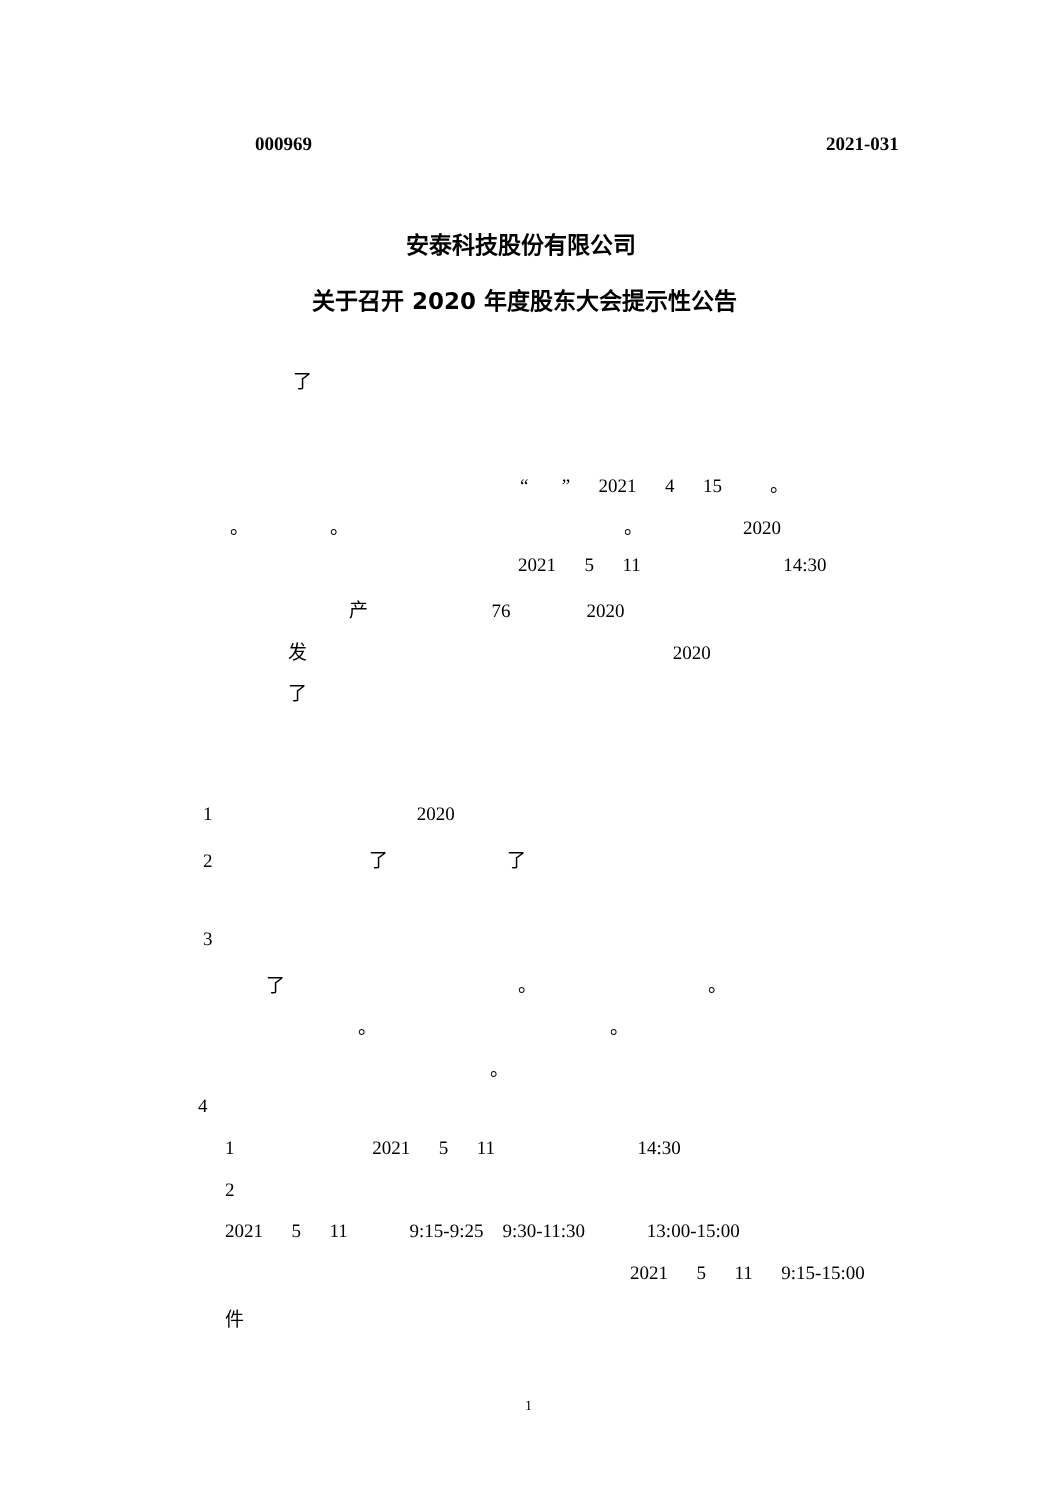000969
2021-031
安泰科技股份有限公司
关于召开 2020 年度股东大会提示性公告
了
“ ” 2021 4 15 。
。 。 。 2020
2021 5 11 14:30
产 76 2020
发 2020
了
1 2020
2 了 了
3
了 。 。
。 。
。
4
1 2021 5 11 14:30
2
2021 5 11 9:15-9:25 9:30-11:30 13:00-15:00
2021 5 11 9:15-15:00
件
1